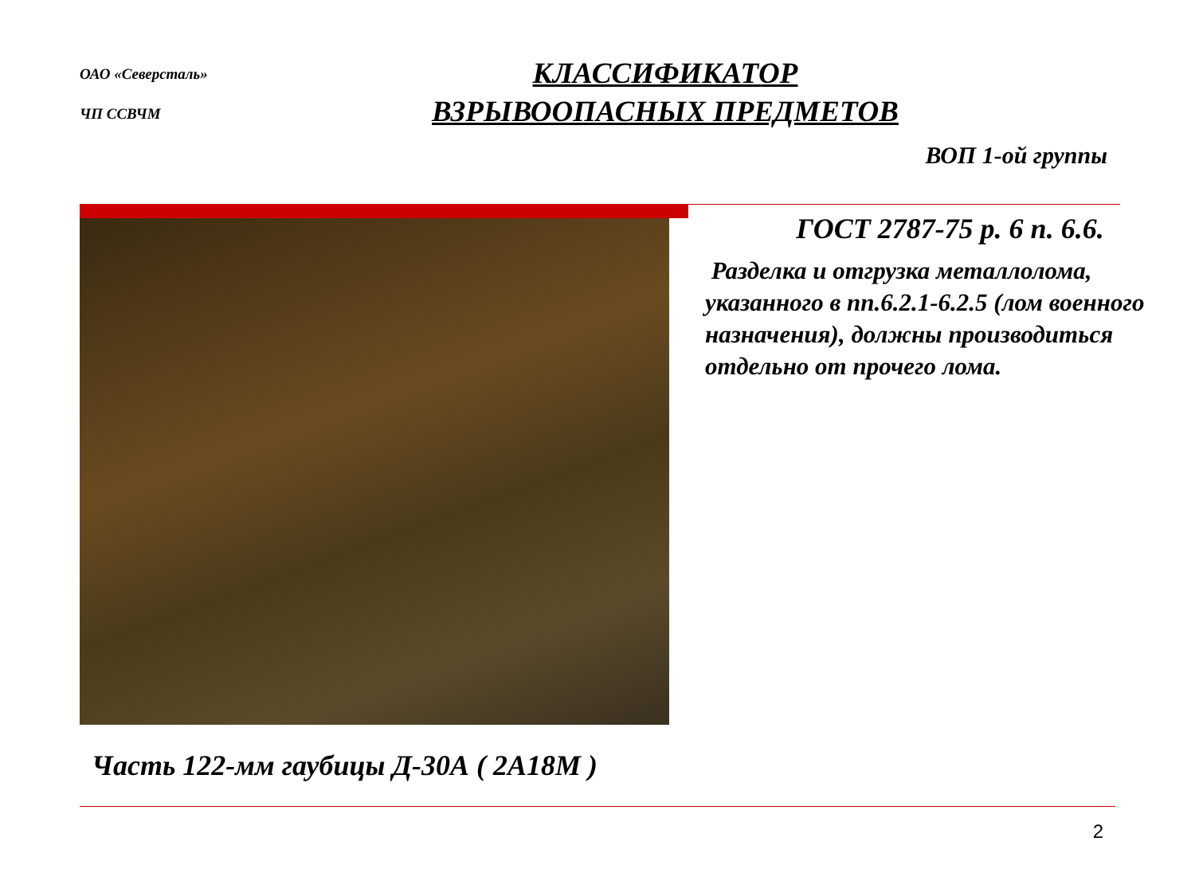ОАО «Северсталь»
ЧП ССВЧМ
КЛАССИФИКАТОР
ВЗРЫВООПАСНЫХ ПРЕДМЕТОВ
ВОП 1-ой группы
ГОСТ 2787-75 р. 6 п. 6.6.
Разделка и отгрузка металлолома, указанного в пп.6.2.1-6.2.5 (лом военного назначения), должны производиться отдельно от прочего лома.
Часть 122-мм гаубицы Д-30А ( 2А18М )
2